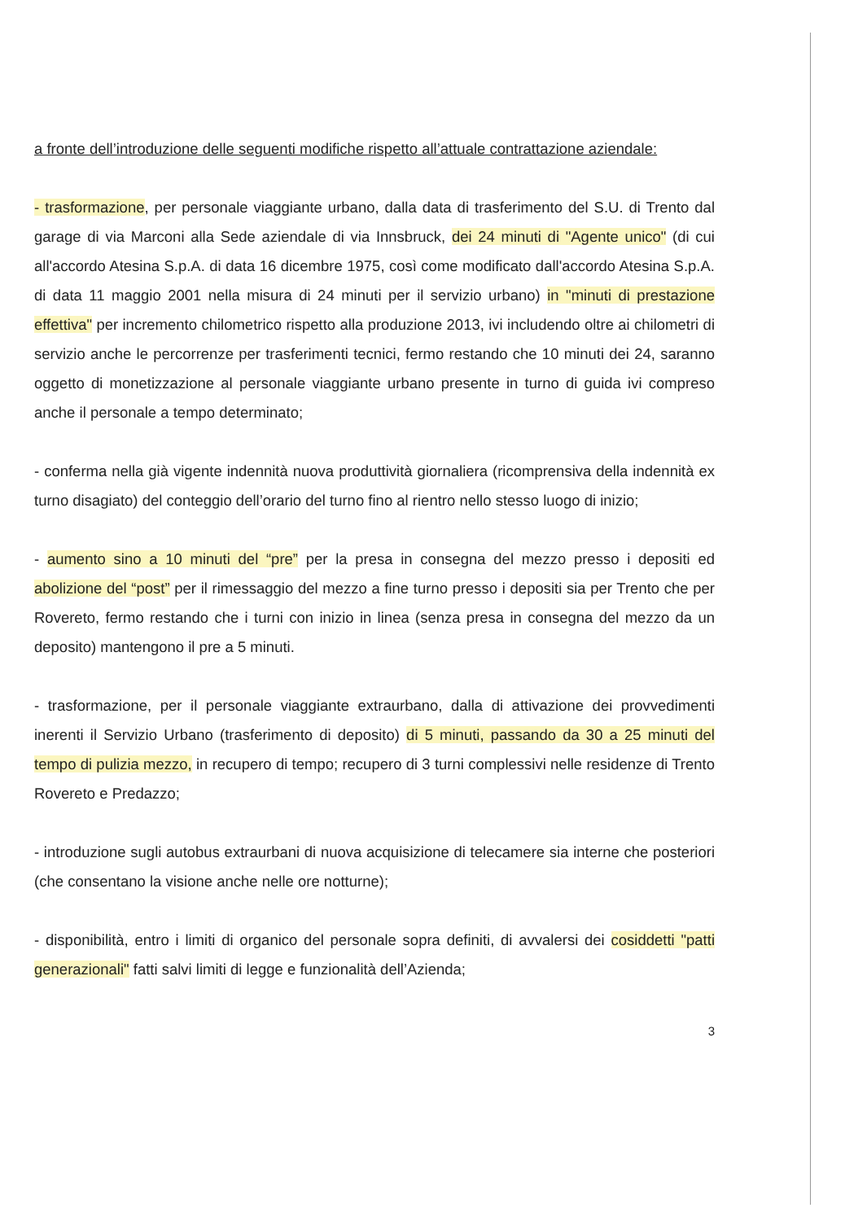a fronte dell’introduzione delle seguenti modifiche rispetto all’attuale contrattazione aziendale:
- trasformazione, per personale viaggiante urbano, dalla data di trasferimento del S.U. di Trento dal garage di via Marconi alla Sede aziendale di via Innsbruck, dei 24 minuti di "Agente unico" (di cui all'accordo Atesina S.p.A. di data 16 dicembre 1975, così come modificato dall'accordo Atesina S.p.A. di data 11 maggio 2001 nella misura di 24 minuti per il servizio urbano) in "minuti di prestazione effettiva" per incremento chilometrico rispetto alla produzione 2013, ivi includendo oltre ai chilometri di servizio anche le percorrenze per trasferimenti tecnici, fermo restando che 10 minuti dei 24, saranno oggetto di monetizzazione al personale viaggiante urbano presente in turno di guida ivi compreso anche il personale a tempo determinato;
- conferma nella già vigente indennità nuova produttività giornaliera (ricomprensiva della indennità ex turno disagiato) del conteggio dell’orario del turno fino al rientro nello stesso luogo di inizio;
- aumento sino a 10 minuti del “pre” per la presa in consegna del mezzo presso i depositi ed abolizione del “post” per il rimessaggio del mezzo a fine turno presso i depositi sia per Trento che per Rovereto, fermo restando che i turni con inizio in linea (senza presa in consegna del mezzo da un deposito) mantengono il pre a 5 minuti.
- trasformazione, per il personale viaggiante extraurbano, dalla di attivazione dei provvedimenti inerenti il Servizio Urbano (trasferimento di deposito) di 5 minuti, passando da 30 a 25 minuti del tempo di pulizia mezzo, in recupero di tempo; recupero di 3 turni complessivi nelle residenze di Trento Rovereto e Predazzo;
- introduzione sugli autobus extraurbani di nuova acquisizione di telecamere sia interne che posteriori (che consentano la visione anche nelle ore notturne);
- disponibilità, entro i limiti di organico del personale sopra definiti, di avvalersi dei cosiddetti "patti generazionali" fatti salvi limiti di legge e funzionalità dell’Azienda;
3